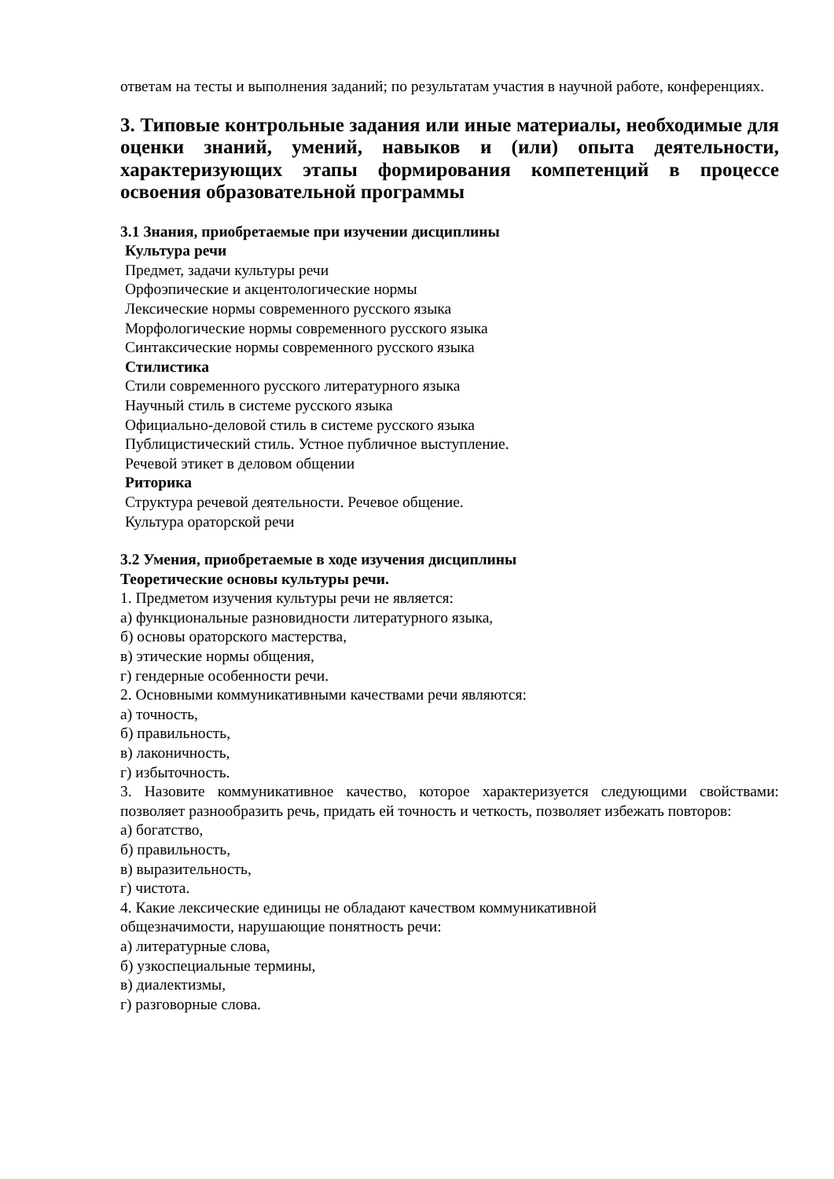ответам на тесты и выполнения заданий; по результатам участия в научной работе, конференциях.
3. Типовые контрольные задания или иные материалы, необходимые для оценки знаний, умений, навыков и (или) опыта деятельности, характеризующих этапы формирования компетенций в процессе освоения образовательной программы
3.1 Знания, приобретаемые при изучении дисциплины
Культура речи
Предмет, задачи культуры речи
Орфоэпические и акцентологические нормы
Лексические нормы современного русского языка
Морфологические нормы современного русского языка
Синтаксические нормы современного русского языка
Стилистика
Стили современного русского литературного языка
Научный стиль в системе русского языка
Официально-деловой стиль в системе русского языка
Публицистический стиль. Устное публичное выступление.
Речевой этикет в деловом общении
Риторика
Структура речевой деятельности. Речевое общение.
Культура ораторской речи
3.2 Умения, приобретаемые в ходе изучения дисциплины
Теоретические основы культуры речи.
1. Предметом изучения культуры речи не является:
а) функциональные разновидности литературного языка,
б) основы ораторского мастерства,
в) этические нормы общения,
г) гендерные особенности речи.
2. Основными коммуникативными качествами речи являются:
а) точность,
б) правильность,
в) лаконичность,
г) избыточность.
3. Назовите коммуникативное качество, которое характеризуется следующими свойствами: позволяет разнообразить речь, придать ей точность и четкость, позволяет избежать повторов:
а) богатство,
б) правильность,
в) выразительность,
г) чистота.
4. Какие лексические единицы не обладают качеством коммуникативной
общезначимости, нарушающие понятность речи:
а) литературные слова,
б) узкоспециальные термины,
в) диалектизмы,
г) разговорные слова.